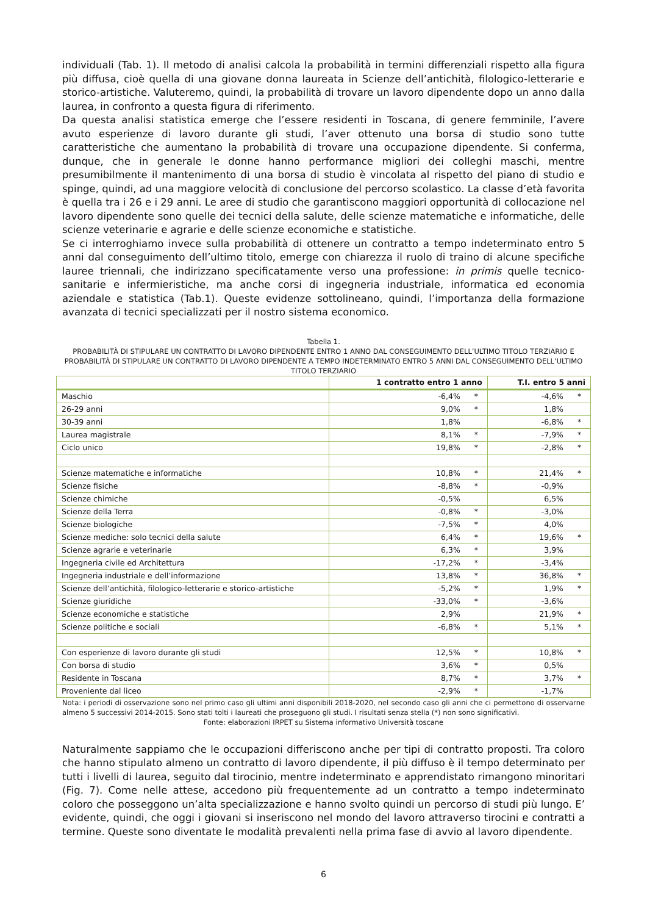individuali (Tab. 1). Il metodo di analisi calcola la probabilità in termini differenziali rispetto alla figura più diffusa, cioè quella di una giovane donna laureata in Scienze dell’antichità, filologico-letterarie e storico-artistiche. Valuteremo, quindi, la probabilità di trovare un lavoro dipendente dopo un anno dalla laurea, in confronto a questa figura di riferimento.
Da questa analisi statistica emerge che l’essere residenti in Toscana, di genere femminile, l’avere avuto esperienze di lavoro durante gli studi, l’aver ottenuto una borsa di studio sono tutte caratteristiche che aumentano la probabilità di trovare una occupazione dipendente. Si conferma, dunque, che in generale le donne hanno performance migliori dei colleghi maschi, mentre presumibilmente il mantenimento di una borsa di studio è vincolata al rispetto del piano di studio e spinge, quindi, ad una maggiore velocità di conclusione del percorso scolastico. La classe d’età favorita è quella tra i 26 e i 29 anni. Le aree di studio che garantiscono maggiori opportunità di collocazione nel lavoro dipendente sono quelle dei tecnici della salute, delle scienze matematiche e informatiche, delle scienze veterinarie e agrarie e delle scienze economiche e statistiche.
Se ci interroghiamo invece sulla probabilità di ottenere un contratto a tempo indeterminato entro 5 anni dal conseguimento dell’ultimo titolo, emerge con chiarezza il ruolo di traino di alcune specifiche lauree triennali, che indirizzano specificatamente verso una professione: in primis quelle tecnico-sanitarie e infermieristiche, ma anche corsi di ingegneria industriale, informatica ed economia aziendale e statistica (Tab.1). Queste evidenze sottolineano, quindi, l’importanza della formazione avanzata di tecnici specializzati per il nostro sistema economico.
Tabella 1.
PROBABILITÀ DI STIPULARE UN CONTRATTO DI LAVORO DIPENDENTE ENTRO 1 ANNO DAL CONSEGUIMENTO DELL’ULTIMO TITOLO TERZIARIO E PROBABILITÀ DI STIPULARE UN CONTRATTO DI LAVORO DIPENDENTE A TEMPO INDETERMINATO ENTRO 5 ANNI DAL CONSEGUIMENTO DELL’ULTIMO TITOLO TERZIARIO
| | 1 contratto entro 1 anno | | T.I. entro 5 anni | |
| --- | --- | --- | --- | --- |
| Maschio | -6,4% | * | -4,6% | * |
| 26-29 anni | 9,0% | * | 1,8% | |
| 30-39 anni | 1,8% | | -6,8% | * |
| Laurea magistrale | 8,1% | * | -7,9% | * |
| Ciclo unico | 19,8% | * | -2,8% | * |
| Scienze matematiche e informatiche | 10,8% | * | 21,4% | * |
| Scienze fisiche | -8,8% | * | -0,9% | |
| Scienze chimiche | -0,5% | | 6,5% | |
| Scienze della Terra | -0,8% | * | -3,0% | |
| Scienze biologiche | -7,5% | * | 4,0% | |
| Scienze mediche: solo tecnici della salute | 6,4% | * | 19,6% | * |
| Scienze agrarie e veterinarie | 6,3% | * | 3,9% | |
| Ingegneria civile ed Architettura | -17,2% | * | -3,4% | |
| Ingegneria industriale e dell’informazione | 13,8% | * | 36,8% | * |
| Scienze dell’antichità, filologico-letterarie e storico-artistiche | -5,2% | * | 1,9% | * |
| Scienze giuridiche | -33,0% | * | -3,6% | |
| Scienze economiche e statistiche | 2,9% | | 21,9% | * |
| Scienze politiche e sociali | -6,8% | * | 5,1% | * |
| Con esperienze di lavoro durante gli studi | 12,5% | * | 10,8% | * |
| Con borsa di studio | 3,6% | * | 0,5% | |
| Residente in Toscana | 8,7% | * | 3,7% | * |
| Proveniente dal liceo | -2,9% | * | -1,7% | |
Nota: i periodi di osservazione sono nel primo caso gli ultimi anni disponibili 2018-2020, nel secondo caso gli anni che ci permettono di osservarne almeno 5 successivi 2014-2015. Sono stati tolti i laureati che proseguono gli studi. I risultati senza stella (*) non sono significativi.
Fonte: elaborazioni IRPET su Sistema informativo Università toscane
Naturalmente sappiamo che le occupazioni differiscono anche per tipi di contratto proposti. Tra coloro che hanno stipulato almeno un contratto di lavoro dipendente, il più diffuso è il tempo determinato per tutti i livelli di laurea, seguito dal tirocinio, mentre indeterminato e apprendistato rimangono minoritari (Fig. 7). Come nelle attese, accedono più frequentemente ad un contratto a tempo indeterminato coloro che posseggono un’alta specializzazione e hanno svolto quindi un percorso di studi più lungo. E’ evidente, quindi, che oggi i giovani si inseriscono nel mondo del lavoro attraverso tirocini e contratti a termine. Queste sono diventate le modalità prevalenti nella prima fase di avvio al lavoro dipendente.
6